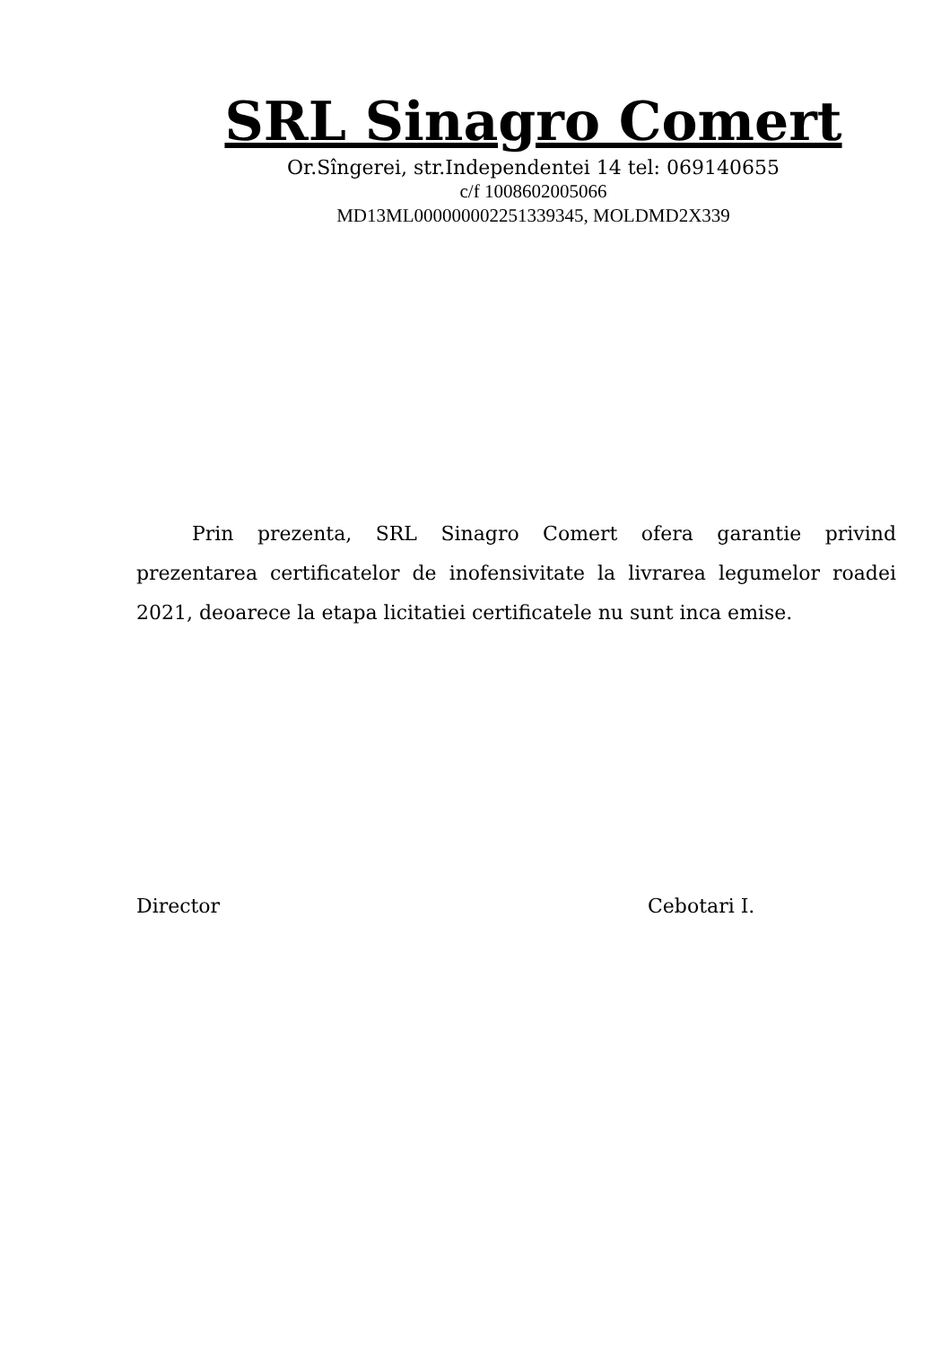SRL Sinagro Comert
Or.Sîngerei, str.Independentei 14 tel: 069140655
c/f 1008602005066
MD13ML000000002251339345, MOLDMD2X339
Prin prezenta, SRL Sinagro Comert ofera garantie privind prezentarea certificatelor de inofensivitate la livrarea legumelor roadei 2021, deoarece la etapa licitatiei certificatele nu sunt inca emise.
Director Cebotari I.